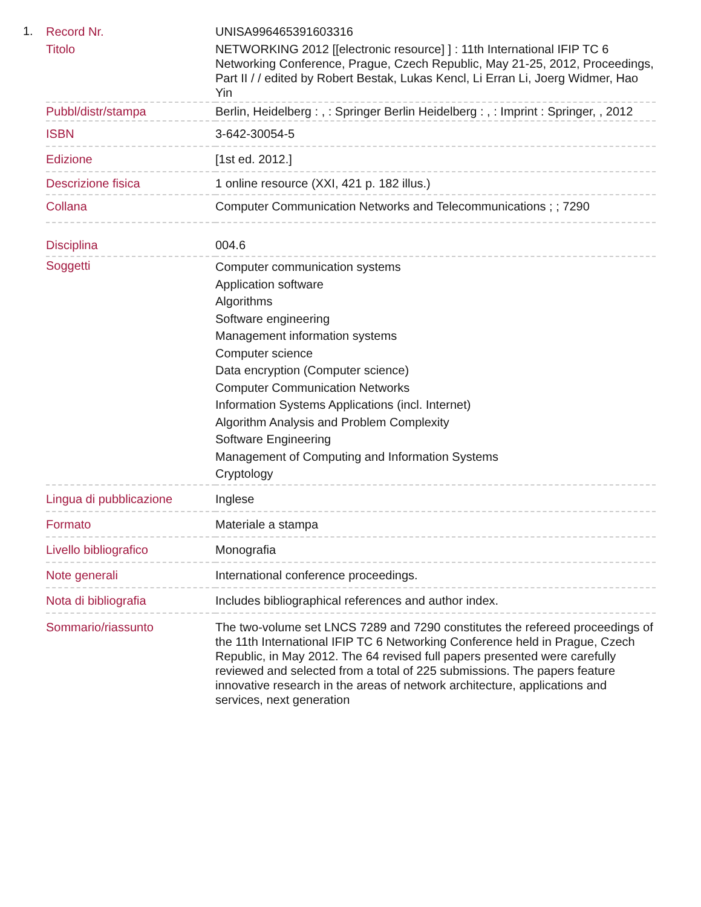1.
| Record Nr. | UNISA996465391603316 |
| Titolo | NETWORKING 2012 [[electronic resource] ] : 11th International IFIP TC 6 Networking Conference, Prague, Czech Republic, May 21-25, 2012, Proceedings, Part II / / edited by Robert Bestak, Lukas Kencl, Li Erran Li, Joerg Widmer, Hao Yin |
| Pubbl/distr/stampa | Berlin, Heidelberg : , : Springer Berlin Heidelberg : , : Imprint : Springer, , 2012 |
| ISBN | 3-642-30054-5 |
| Edizione | [1st ed. 2012.] |
| Descrizione fisica | 1 online resource (XXI, 421 p. 182 illus.) |
| Collana | Computer Communication Networks and Telecommunications ; ; 7290 |
| Disciplina | 004.6 |
| Soggetti | Computer communication systems Application software Algorithms Software engineering Management information systems Computer science Data encryption (Computer science) Computer Communication Networks Information Systems Applications (incl. Internet) Algorithm Analysis and Problem Complexity Software Engineering Management of Computing and Information Systems Cryptology |
| Lingua di pubblicazione | Inglese |
| Formato | Materiale a stampa |
| Livello bibliografico | Monografia |
| Note generali | International conference proceedings. |
| Nota di bibliografia | Includes bibliographical references and author index. |
| Sommario/riassunto | The two-volume set LNCS 7289 and 7290 constitutes the refereed proceedings of the 11th International IFIP TC 6 Networking Conference held in Prague, Czech Republic, in May 2012. The 64 revised full papers presented were carefully reviewed and selected from a total of 225 submissions. The papers feature innovative research in the areas of network architecture, applications and services, next generation |